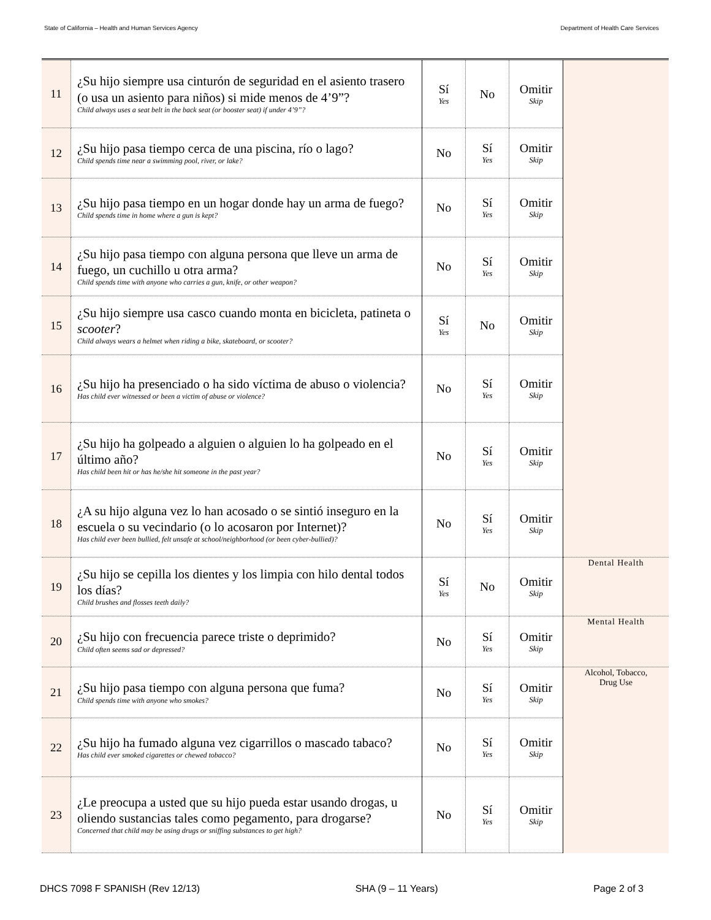State of California – Health and Human Services Agency Department of Health Care Services
| 11 | ¿Su hijo siempre usa cinturón de seguridad en el asiento trasero (o usa un asiento para niños) si mide menos de 4’9”? Child always uses a seat belt in the back seat (or booster seat) if under 4’9”? | Sí Yes | No | Omitir Skip | |
| 12 | ¿Su hijo pasa tiempo cerca de una piscina, río o lago? Child spends time near a swimming pool, river, or lake? | No | Sí Yes | Omitir Skip | |
| 13 | ¿Su hijo pasa tiempo en un hogar donde hay un arma de fuego? Child spends time in home where a gun is kept? | No | Sí Yes | Omitir Skip | |
| 14 | ¿Su hijo pasa tiempo con alguna persona que lleve un arma de fuego, un cuchillo u otra arma? Child spends time with anyone who carries a gun, knife, or other weapon? | No | Sí Yes | Omitir Skip | |
| 15 | ¿Su hijo siempre usa casco cuando monta en bicicleta, patineta o scooter ? Child always wears a helmet when riding a bike, skateboard, or scooter? | Sí Yes | No | Omitir Skip | |
| 16 | ¿Su hijo ha presenciado o ha sido víctima de abuso o violencia? Has child ever witnessed or been a victim of abuse or violence? | No | Sí Yes | Omitir Skip | |
| 17 | ¿Su hijo ha golpeado a alguien o alguien lo ha golpeado en el último año? Has child been hit or has he/she hit someone in the past year? | No | Sí Yes | Omitir Skip | |
| 18 | ¿A su hijo alguna vez lo han acosado o se sintió inseguro en la escuela o su vecindario (o lo acosaron por Internet)? Has child ever been bullied, felt unsafe at school/neighborhood (or been cyber-bullied)? | No | Sí Yes | Omitir Skip | |
| 19 | ¿Su hijo se cepilla los dientes y los limpia con hilo dental todos los días? Child brushes and flosses teeth daily? | Sí Yes | No | Omitir Skip | Dental Health |
| 20 | ¿Su hijo con frecuencia parece triste o deprimido? Child often seems sad or depressed? | No | Sí Yes | Omitir Skip | Mental Health |
| 21 | ¿Su hijo pasa tiempo con alguna persona que fuma? Child spends time with anyone who smokes? | No | Sí Yes | Omitir Skip | Alcohol, Tobacco, Drug Use |
| 22 | ¿Su hijo ha fumado alguna vez cigarrillos o mascado tabaco? Has child ever smoked cigarettes or chewed tobacco? | No | Sí Yes | Omitir Skip | |
| 23 | ¿Le preocupa a usted que su hijo pueda estar usando drogas, u oliendo sustancias tales como pegamento, para drogarse? Concerned that child may be using drugs or sniffing substances to get high? | No | Sí Yes | Omitir Skip | |
DHCS 7098 F SPANISH (Rev 12/13) SHA (9 – 11 Years) Page 2 of 3